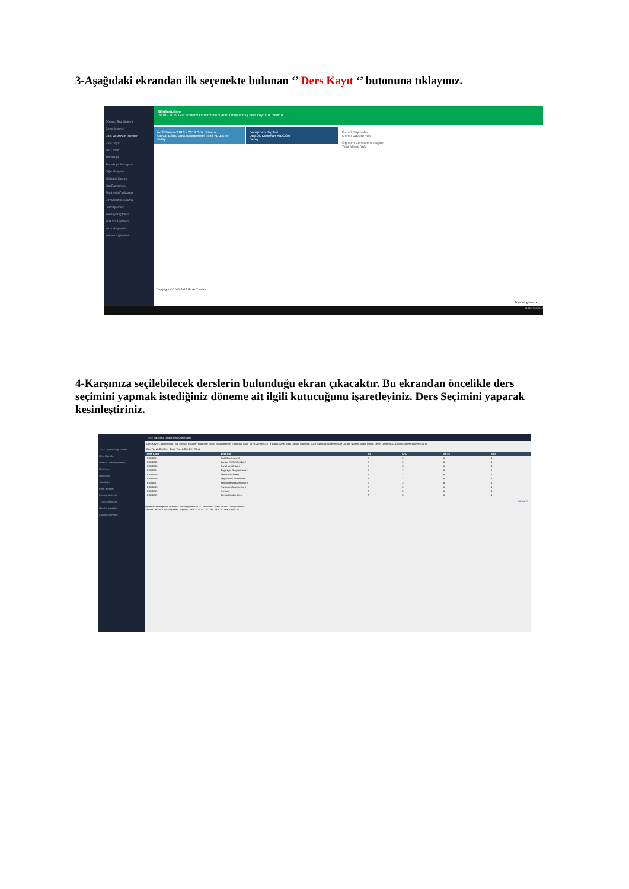3-Aşağıdaki ekrandan ilk seçenekte bulunan ‘’ Ders Kayıt ‘’ butonuna tıklayınız.
Öğrenci Bilgi Sistemi
Genel İşlemler
Ders ve Dönem İşlemleri
Ders Kayıt
Not Listesi
Transkript
Transkript Senaryosu
Diğer Belgeler
Müfredat Durum
Staj Başvurusu
Akademik Faaliyetler
Devamsızlık Durumu
Form İşlemleri
Konsey Seçimleri
YÖKSİS İşlemleri
Hazırlık İşlemleri
Kullanıcı İşlemleri
Bilgilendirme
2018 - 2019 Güz Dönemi Döneminde 5 Adet Onaylanmış ders kaydınız mevcut.
Aktif Dönem:2018 - 2019 Güz Dönemi
Sosyal Bilim. Enst./Ekonometri Tezli YL 1.Sınıf
Detay
Danışman Bilgileri
Doç.Dr. Metehan YILGÖR
Detay
Genel Duyurular
Genel Duyuru Yok
Öğretim Elemanı Mesajları
Yeni Mesaj Yok
Copyright © 2000-2018 Proliz Yazılım.
Tümünü göster ×
11:16 17.01.2019
4-Karşınıza seçilebilecek derslerin bulunduğu ekran çıkacaktır. Bu ekrandan öncelikle ders seçimini yapmak istediğiniz döneme ait ilgili kutucuğunu işaretleyiniz. Ders Seçimini yaparak kesinleştiriniz.
TEST Öğrenci Bilgi Sistemi
Genel İşlemler
Ders ve Dönem İşlemleri
Ders Kayıt
Not Listesi
Transkript
Form İşlemleri
Konsey Seçimleri
YÖKSİS İşlemleri
Hazırlık İşlemleri
Kullanıcı İşlemleri
TEST Bandırma Onyedi Eylül Üniversitesi
Ders Kayıt — Öğrenci No / Adı Soyadı; Fakülte - Program / Sınıfı: Sosyal Bilimler Enstitüsü; Kayıt Tarihi: 28/09/2018 / YüksekLisans; Bağlı Olunan Müfredat: 2018 Müfredat; Öğrenim Süre Durum: Normal Süresi İçinde; Genel Ortalama: 0; Önceki Dönem Bakiye 0,00 TL
Güz Yarıyılı Dersleri Bahar Yarıyılı Dersleri Tümü
| Ders Kodu | Ders Adı | Z/S | KRD | AKTS | Sınıf |
| --- | --- | --- | --- | --- | --- |
| EKM5201 | İleri Ekonometri II | S | 3 | 6 | 1 |
| EKM5202 | Zaman Serileri Analizi II | S | 3 | 6 | 1 |
| EKM5203 | Panel Veri Analizi | S | 3 | 6 | 1 |
| EKM5204 | Bilgisayar Programlama II | S | 3 | 6 | 1 |
| EKM5205 | İleri Makro İktisat | S | 3 | 6 | 1 |
| EKM5206 | Uygulamalı Ekonometri | S | 3 | 6 | 1 |
| EKM5207 | İleri Matematiksel İktisat II | S | 3 | 6 | 1 |
| EKM5208 | Yöneylem Araştırması II | S | 3 | 6 | 1 |
| EKM5209 | Seminer | Z | 0 | 6 | 1 |
| EKM5209 | Uzmanlık Alan Dersi | Z | 0 | 6 | 1 |
Kontrol Et
Öğrenci Kesinleştirme Durumu : Kesinleştirilmedi ! — Danışman Onay Durumu : Onaylanmadı !
Seçilen Dersler: Ders Seçilmedi. Toplam Kredi : 0/30 AKTS : 0/45 Saat : 0 Ders Sayısı : 0